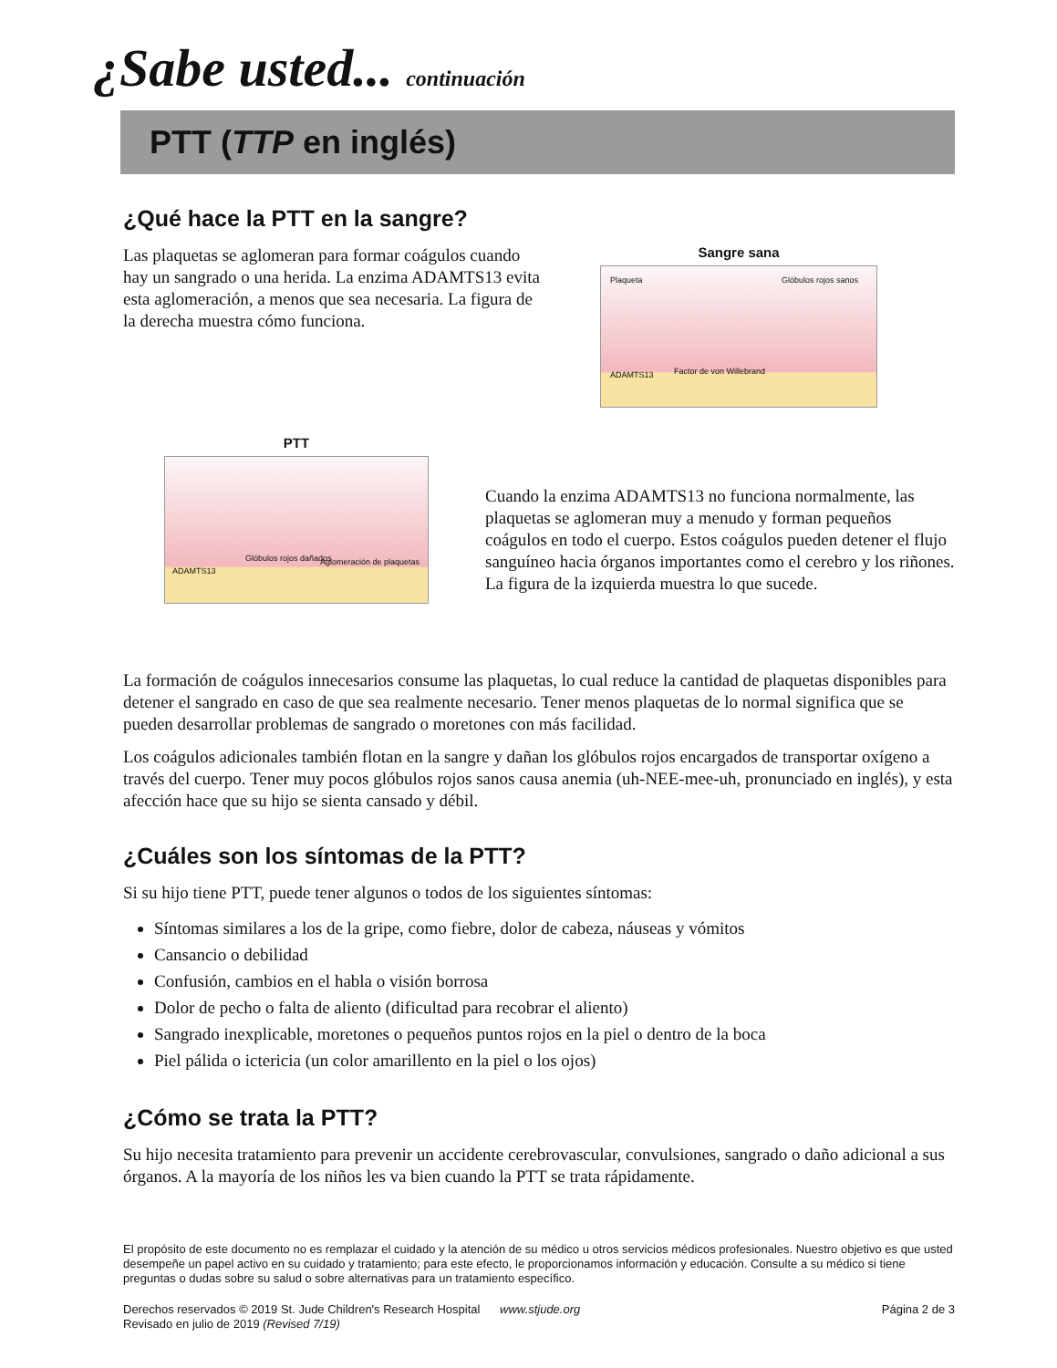¿Sabe usted... continuación
PTT (TTP en inglés)
¿Qué hace la PTT en la sangre?
Las plaquetas se aglomeran para formar coágulos cuando hay un sangrado o una herida. La enzima ADAMTS13 evita esta aglomeración, a menos que sea necesaria. La figura de la derecha muestra cómo funciona.
Sangre sana
Plaqueta Glóbulos rojos sanos
ADAMTS13 Factor de von Willebrand
PTT
ADAMTS13
Glóbulos rojos dañados Aglomeración de plaquetas
Cuando la enzima ADAMTS13 no funciona normalmente, las plaquetas se aglomeran muy a menudo y forman pequeños coágulos en todo el cuerpo. Estos coágulos pueden detener el flujo sanguíneo hacia órganos importantes como el cerebro y los riñones. La figura de la izquierda muestra lo que sucede.
La formación de coágulos innecesarios consume las plaquetas, lo cual reduce la cantidad de plaquetas disponibles para detener el sangrado en caso de que sea realmente necesario. Tener menos plaquetas de lo normal significa que se pueden desarrollar problemas de sangrado o moretones con más facilidad.
Los coágulos adicionales también flotan en la sangre y dañan los glóbulos rojos encargados de transportar oxígeno a través del cuerpo. Tener muy pocos glóbulos rojos sanos causa anemia (uh-NEE-mee-uh, pronunciado en inglés), y esta afección hace que su hijo se sienta cansado y débil.
¿Cuáles son los síntomas de la PTT?
Si su hijo tiene PTT, puede tener algunos o todos de los siguientes síntomas:
Síntomas similares a los de la gripe, como fiebre, dolor de cabeza, náuseas y vómitos
Cansancio o debilidad
Confusión, cambios en el habla o visión borrosa
Dolor de pecho o falta de aliento (dificultad para recobrar el aliento)
Sangrado inexplicable, moretones o pequeños puntos rojos en la piel o dentro de la boca
Piel pálida o ictericia (un color amarillento en la piel o los ojos)
¿Cómo se trata la PTT?
Su hijo necesita tratamiento para prevenir un accidente cerebrovascular, convulsiones, sangrado o daño adicional a sus órganos. A la mayoría de los niños les va bien cuando la PTT se trata rápidamente.
El propósito de este documento no es remplazar el cuidado y la atención de su médico u otros servicios médicos profesionales. Nuestro objetivo es que usted desempeñe un papel activo en su cuidado y tratamiento; para este efecto, le proporcionamos información y educación. Consulte a su médico si tiene preguntas o dudas sobre su salud o sobre alternativas para un tratamiento específico.
Derechos reservados © 2019 St. Jude Children's Research Hospital www.stjude.org
Revisado en julio de 2019 (Revised 7/19)
Página 2 de 3